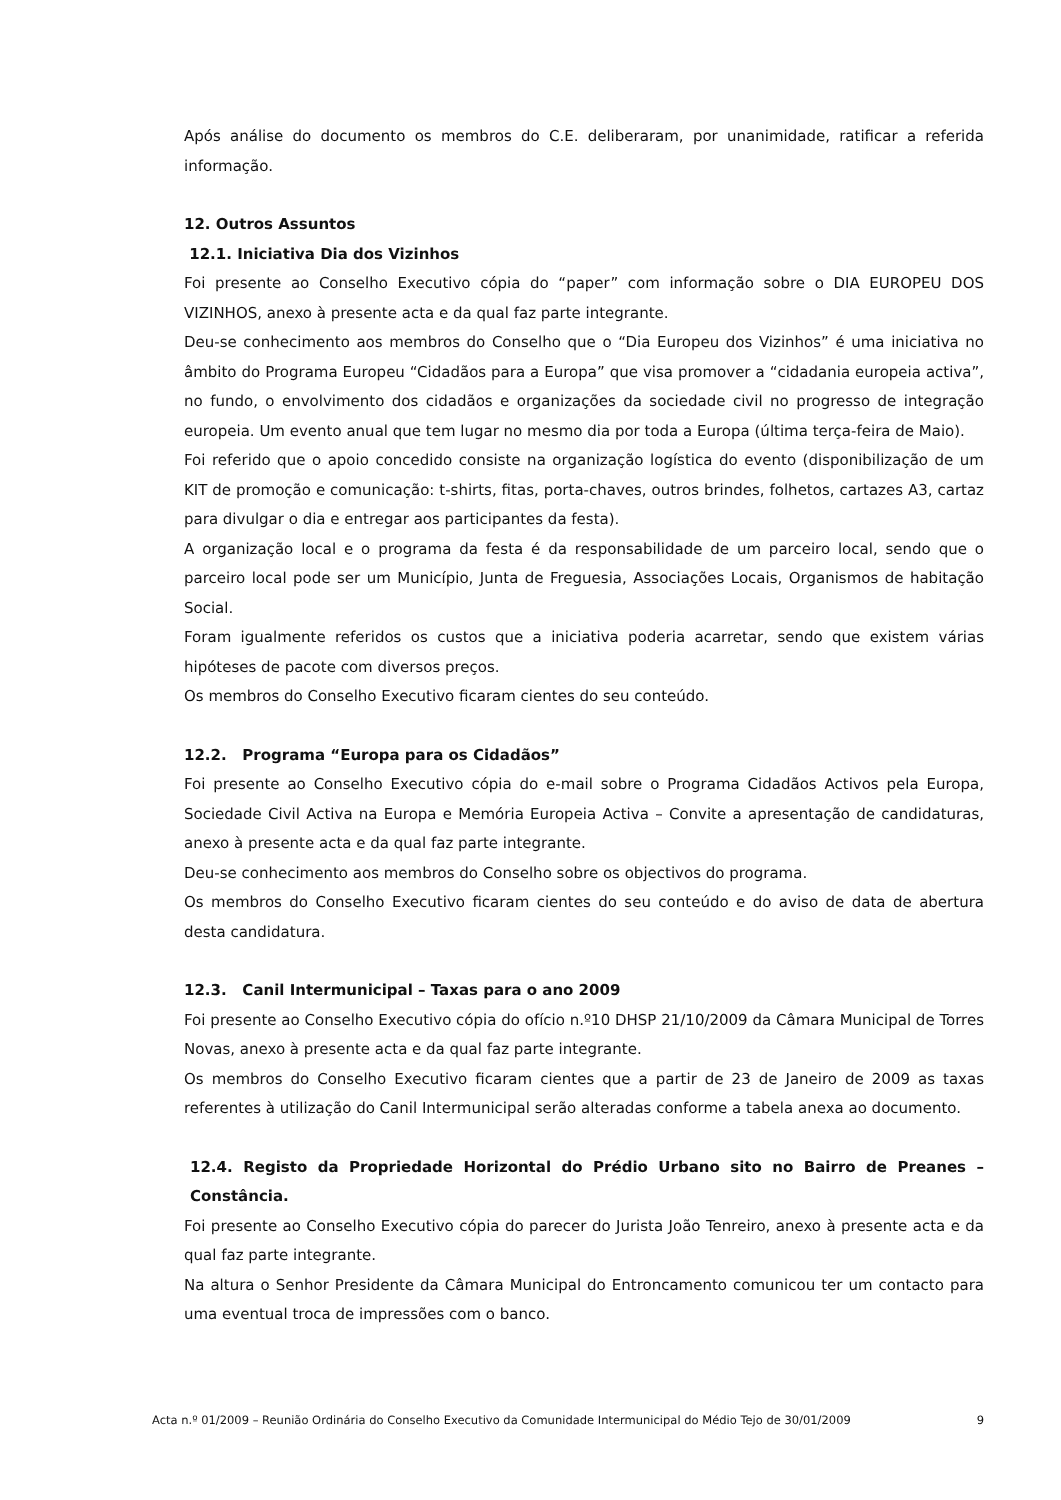Após análise do documento os membros do C.E. deliberaram, por unanimidade, ratificar a referida informação.
12. Outros Assuntos
12.1. Iniciativa Dia dos Vizinhos
Foi presente ao Conselho Executivo cópia do “paper” com informação sobre o DIA EUROPEU DOS VIZINHOS, anexo à presente acta e da qual faz parte integrante.
Deu-se conhecimento aos membros do Conselho que o “Dia Europeu dos Vizinhos” é uma iniciativa no âmbito do Programa Europeu “Cidadãos para a Europa” que visa promover a “cidadania europeia activa”, no fundo, o envolvimento dos cidadãos e organizações da sociedade civil no progresso de integração europeia. Um evento anual que tem lugar no mesmo dia por toda a Europa (última terça-feira de Maio).
Foi referido que o apoio concedido consiste na organização logística do evento (disponibilização de um KIT de promoção e comunicação: t-shirts, fitas, porta-chaves, outros brindes, folhetos, cartazes A3, cartaz para divulgar o dia e entregar aos participantes da festa).
A organização local e o programa da festa é da responsabilidade de um parceiro local, sendo que o parceiro local pode ser um Município, Junta de Freguesia, Associações Locais, Organismos de habitação Social.
Foram igualmente referidos os custos que a iniciativa poderia acarretar, sendo que existem várias hipóteses de pacote com diversos preços.
Os membros do Conselho Executivo ficaram cientes do seu conteúdo.
12.2. Programa “Europa para os Cidadãos”
Foi presente ao Conselho Executivo cópia do e-mail sobre o Programa Cidadãos Activos pela Europa, Sociedade Civil Activa na Europa e Memória Europeia Activa – Convite a apresentação de candidaturas, anexo à presente acta e da qual faz parte integrante.
Deu-se conhecimento aos membros do Conselho sobre os objectivos do programa.
Os membros do Conselho Executivo ficaram cientes do seu conteúdo e do aviso de data de abertura desta candidatura.
12.3. Canil Intermunicipal – Taxas para o ano 2009
Foi presente ao Conselho Executivo cópia do ofício n.º10 DHSP 21/10/2009 da Câmara Municipal de Torres Novas, anexo à presente acta e da qual faz parte integrante.
Os membros do Conselho Executivo ficaram cientes que a partir de 23 de Janeiro de 2009 as taxas referentes à utilização do Canil Intermunicipal serão alteradas conforme a tabela anexa ao documento.
12.4. Registo da Propriedade Horizontal do Prédio Urbano sito no Bairro de Preanes – Constância.
Foi presente ao Conselho Executivo cópia do parecer do Jurista João Tenreiro, anexo à presente acta e da qual faz parte integrante.
Na altura o Senhor Presidente da Câmara Municipal do Entroncamento comunicou ter um contacto para uma eventual troca de impressões com o banco.
Acta n.º 01/2009 – Reunião Ordinária do Conselho Executivo da Comunidade Intermunicipal do Médio Tejo de 30/01/2009 9